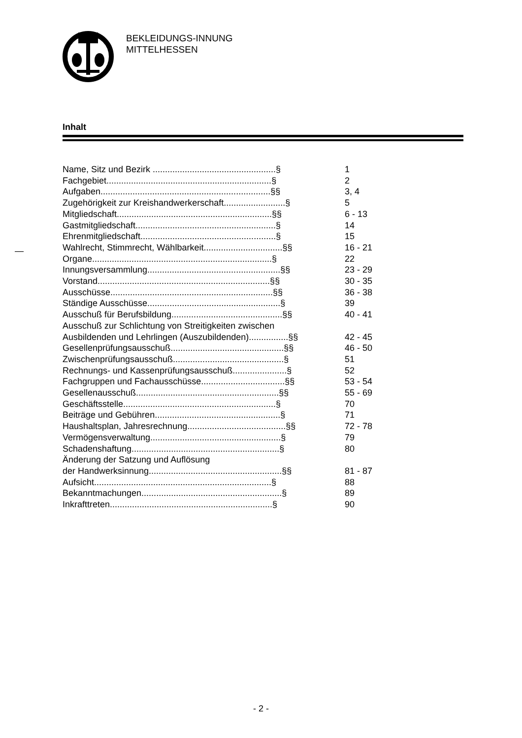BEKLEIDUNGS-INNUNG
MITTELHESSEN
Inhalt
—
Name, Sitz und Bezirk ..................................................§ 1
Fachgebiet...................................................................§ 2
Aufgaben.....................................................................§§ 3, 4
Zugehörigkeit zur Kreishandwerkerschaft.........................§ 5
Mitgliedschaft...............................................................§§ 6 - 13
Gastmitgliedschaft.........................................................§ 14
Ehrenmitgliedschaft.......................................................§ 15
Wahlrecht, Stimmrecht, Wählbarkeit................................§§ 16 - 21
Organe.........................................................................§ 22
Innungsversammlung......................................................§§ 23 - 29
Vorstand......................................................................§§ 30 - 35
Ausschüsse..................................................................§§ 36 - 38
Ständige Ausschüsse......................................................§ 39
Ausschuß für Berufsbildung.............................................§§ 40 - 41
Ausschuß zur Schlichtung von Streitigkeiten zwischen
Ausbildenden und Lehrlingen (Auszubildenden)................§§ 42 - 45
Gesellenprüfungsausschuß..............................................§§ 46 - 50
Zwischenprüfungsausschuß.............................................§ 51
Rechnungs- und Kassenprüfungsausschuß......................§ 52
Fachgruppen und Fachausschüsse..................................§§ 53 - 54
Gesellenausschuß..........................................................§§ 55 - 69
Geschäftsstelle..............................................................§ 70
Beiträge und Gebühren...................................................§ 71
Haushaltsplan, Jahresrechnung........................................§§ 72 - 78
Vermögensverwaltung.....................................................§ 79
Schadenshaftung............................................................§ 80
Änderung der Satzung und Auflösung
der Handwerksinnung......................................................§§ 81 - 87
Aufsicht........................................................................§ 88
Bekanntmachungen.........................................................§ 89
Inkrafttreten..................................................................§ 90
- 2 -